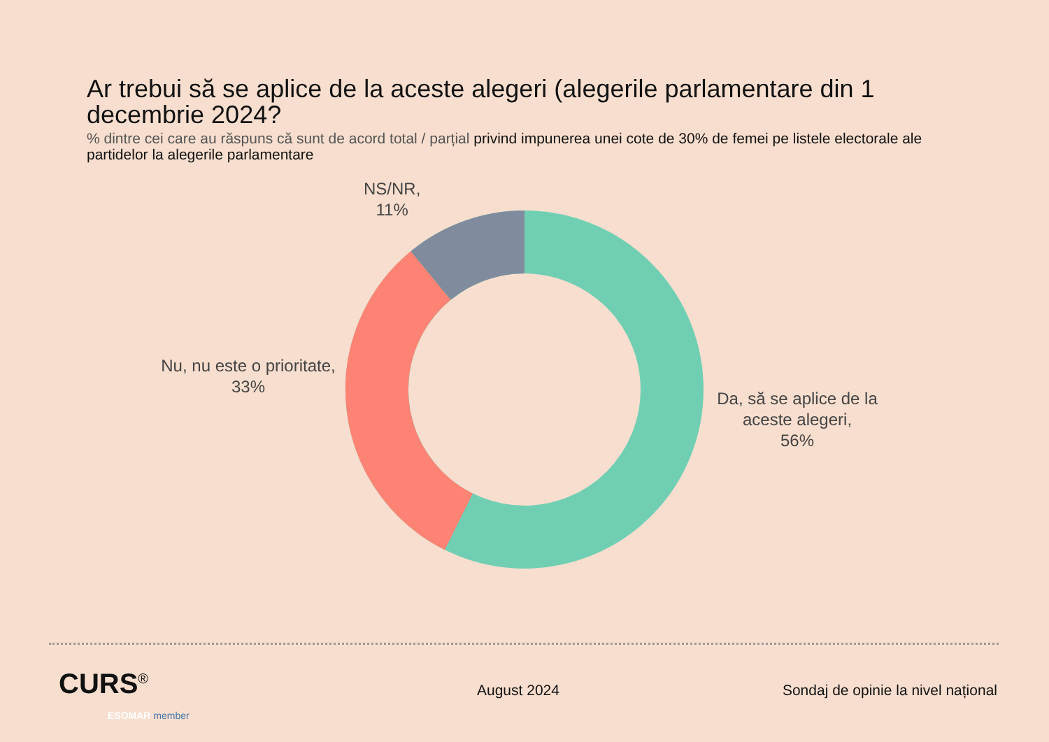Ar trebui să se aplice de la aceste alegeri (alegerile parlamentare din 1 decembrie 2024?
% dintre cei care au răspuns că sunt de acord total / parțial privind impunerea unei cote de 30% de femei pe listele electorale ale partidelor la alegerile parlamentare
NS/NR,
11%
Nu, nu este o prioritate,
33%
Da, să se aplice de la aceste alegeri,
56%
CURS<sup>®</sup>
ESOMAR member
August 2024
Sondaj de opinie la nivel național